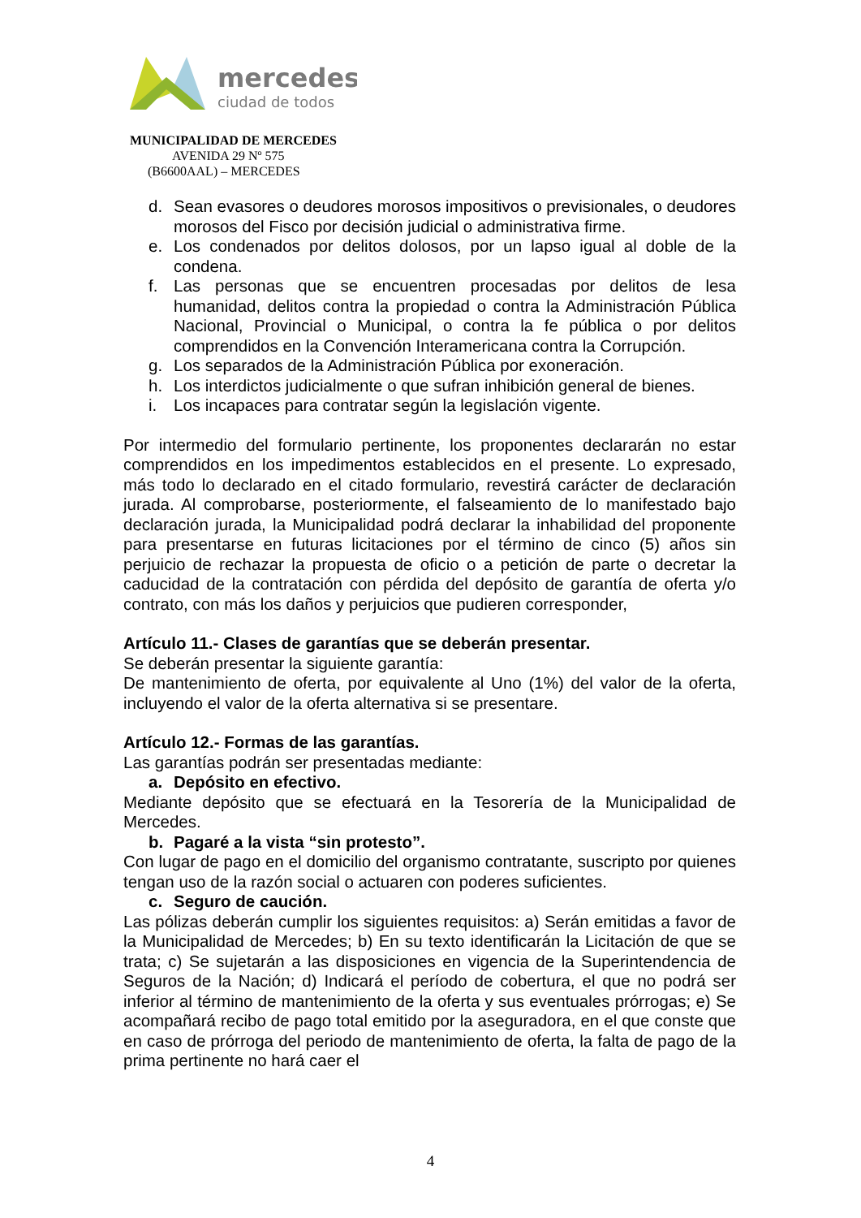mercedes
ciudad de todos
MUNICIPALIDAD DE MERCEDES
AVENIDA 29 Nº 575
(B6600AAL) – MERCEDES
d. Sean evasores o deudores morosos impositivos o previsionales, o deudores morosos del Fisco por decisión judicial o administrativa firme.
e. Los condenados por delitos dolosos, por un lapso igual al doble de la condena.
f. Las personas que se encuentren procesadas por delitos de lesa humanidad, delitos contra la propiedad o contra la Administración Pública Nacional, Provincial o Municipal, o contra la fe pública o por delitos comprendidos en la Convención Interamericana contra la Corrupción.
g. Los separados de la Administración Pública por exoneración.
h. Los interdictos judicialmente o que sufran inhibición general de bienes.
i. Los incapaces para contratar según la legislación vigente.
Por intermedio del formulario pertinente, los proponentes declararán no estar comprendidos en los impedimentos establecidos en el presente. Lo expresado, más todo lo declarado en el citado formulario, revestirá carácter de declaración jurada. Al comprobarse, posteriormente, el falseamiento de lo manifestado bajo declaración jurada, la Municipalidad podrá declarar la inhabilidad del proponente para presentarse en futuras licitaciones por el término de cinco (5) años sin perjuicio de rechazar la propuesta de oficio o a petición de parte o decretar la caducidad de la contratación con pérdida del depósito de garantía de oferta y/o contrato, con más los daños y perjuicios que pudieren corresponder,
Artículo 11.- Clases de garantías que se deberán presentar.
Se deberán presentar la siguiente garantía:
De mantenimiento de oferta, por equivalente al Uno (1%) del valor de la oferta, incluyendo el valor de la oferta alternativa si se presentare.
Artículo 12.- Formas de las garantías.
Las garantías podrán ser presentadas mediante:
a. Depósito en efectivo.
Mediante depósito que se efectuará en la Tesorería de la Municipalidad de Mercedes.
b. Pagaré a la vista “sin protesto”.
Con lugar de pago en el domicilio del organismo contratante, suscripto por quienes tengan uso de la razón social o actuaren con poderes suficientes.
c. Seguro de caución.
Las pólizas deberán cumplir los siguientes requisitos: a) Serán emitidas a favor de la Municipalidad de Mercedes; b) En su texto identificarán la Licitación de que se trata; c) Se sujetarán a las disposiciones en vigencia de la Superintendencia de Seguros de la Nación; d) Indicará el período de cobertura, el que no podrá ser inferior al término de mantenimiento de la oferta y sus eventuales prórrogas; e) Se acompañará recibo de pago total emitido por la aseguradora, en el que conste que en caso de prórroga del periodo de mantenimiento de oferta, la falta de pago de la prima pertinente no hará caer el
4